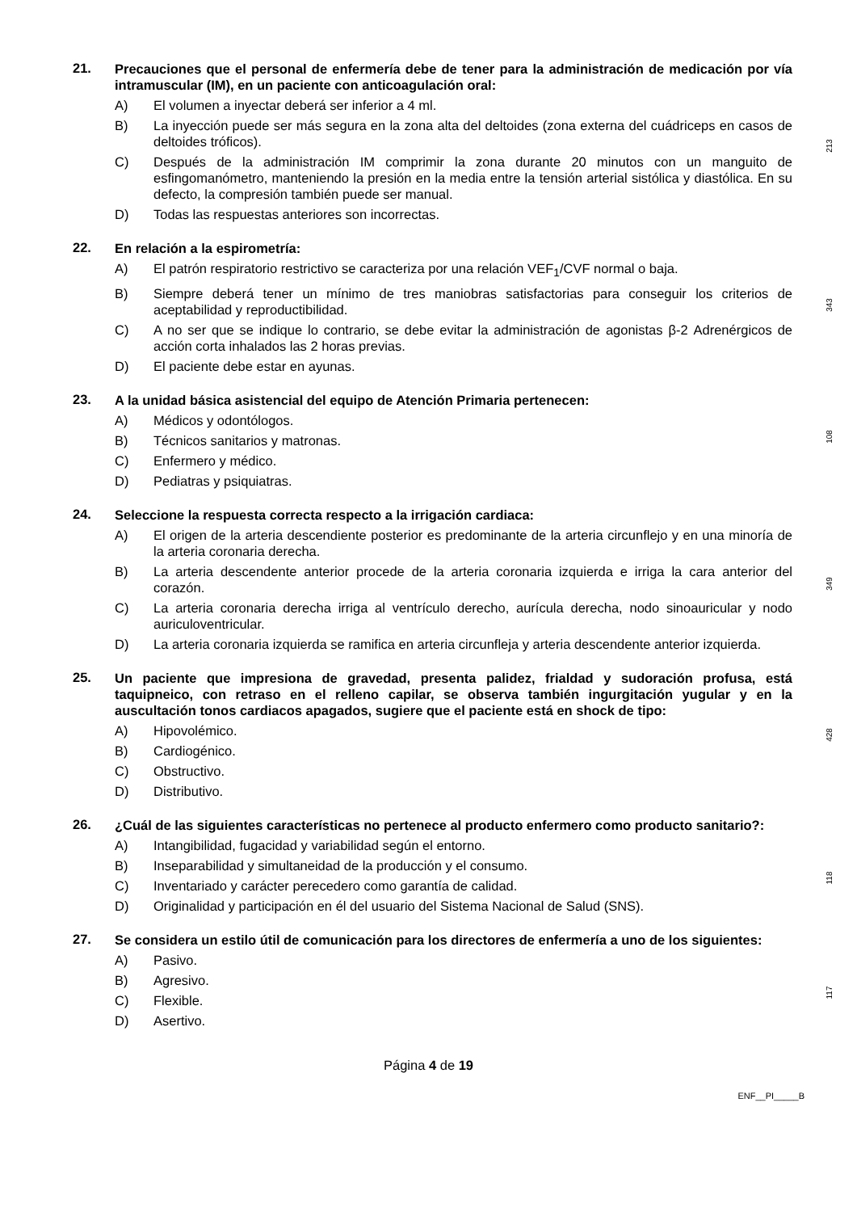21.
Precauciones que el personal de enfermería debe de tener para la administración de medicación por vía intramuscular (IM), en un paciente con anticoagulación oral:
A) El volumen a inyectar deberá ser inferior a 4 ml.
B) La inyección puede ser más segura en la zona alta del deltoides (zona externa del cuádriceps en casos de deltoides tróficos).
C) Después de la administración IM comprimir la zona durante 20 minutos con un manguito de esfingomanómetro, manteniendo la presión en la media entre la tensión arterial sistólica y diastólica. En su defecto, la compresión también puede ser manual.
D) Todas las respuestas anteriores son incorrectas.
213
22.
En relación a la espirometría:
A) El patrón respiratorio restrictivo se caracteriza por una relación VEF<sub>1</sub>/CVF normal o baja.
B) Siempre deberá tener un mínimo de tres maniobras satisfactorias para conseguir los criterios de aceptabilidad y reproductibilidad.
C) A no ser que se indique lo contrario, se debe evitar la administración de agonistas β-2 Adrenérgicos de acción corta inhalados las 2 horas previas.
D) El paciente debe estar en ayunas.
343
23.
A la unidad básica asistencial del equipo de Atención Primaria pertenecen:
A) Médicos y odontólogos.
B) Técnicos sanitarios y matronas.
C) Enfermero y médico.
D) Pediatras y psiquiatras.
108
24.
Seleccione la respuesta correcta respecto a la irrigación cardiaca:
A) El origen de la arteria descendiente posterior es predominante de la arteria circunflejo y en una minoría de la arteria coronaria derecha.
B) La arteria descendente anterior procede de la arteria coronaria izquierda e irriga la cara anterior del corazón.
C) La arteria coronaria derecha irriga al ventrículo derecho, aurícula derecha, nodo sinoauricular y nodo auriculoventricular.
D) La arteria coronaria izquierda se ramifica en arteria circunfleja y arteria descendente anterior izquierda.
349
25.
Un paciente que impresiona de gravedad, presenta palidez, frialdad y sudoración profusa, está taquipneico, con retraso en el relleno capilar, se observa también ingurgitación yugular y en la auscultación tonos cardiacos apagados, sugiere que el paciente está en shock de tipo:
A) Hipovolémico.
B) Cardiogénico.
C) Obstructivo.
D) Distributivo.
428
26.
¿Cuál de las siguientes características no pertenece al producto enfermero como producto sanitario?:
A) Intangibilidad, fugacidad y variabilidad según el entorno.
B) Inseparabilidad y simultaneidad de la producción y el consumo.
C) Inventariado y carácter perecedero como garantía de calidad.
D) Originalidad y participación en él del usuario del Sistema Nacional de Salud (SNS).
118
27.
Se considera un estilo útil de comunicación para los directores de enfermería a uno de los siguientes:
A) Pasivo.
B) Agresivo.
C) Flexible.
D) Asertivo.
117
Página 4 de 19
ENF__PI_____B